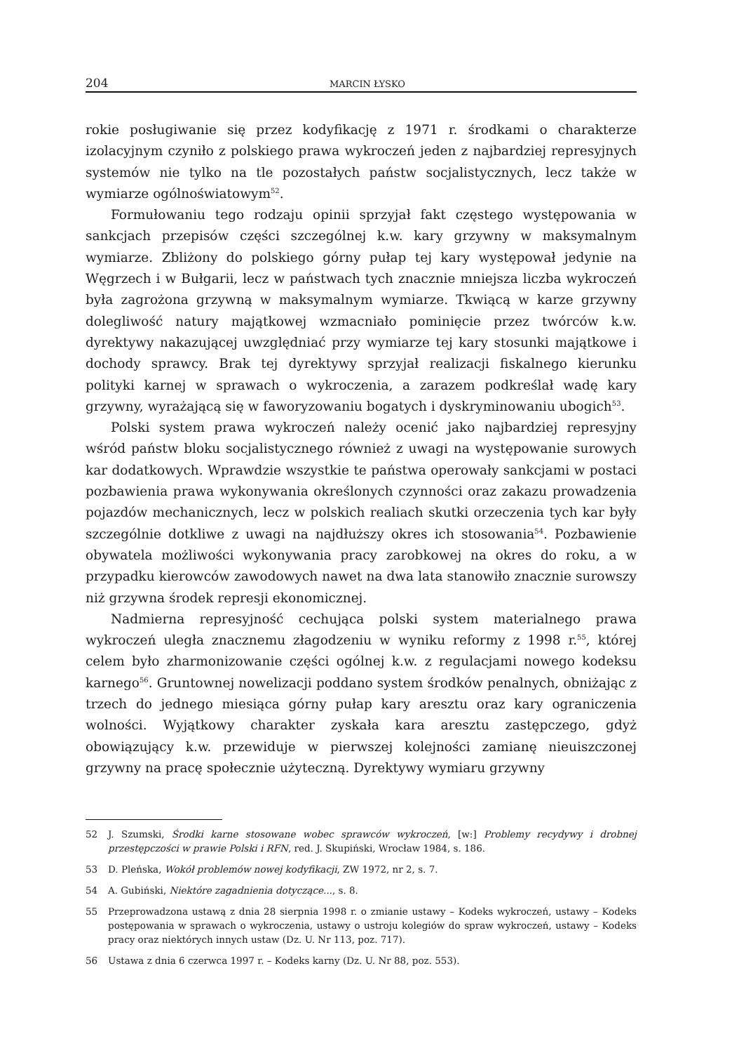204 MARCIN ŁYSKO
rokie posługiwanie się przez kodyfikację z 1971 r. środkami o charakterze izolacyjnym czyniło z polskiego prawa wykroczeń jeden z najbardziej represyjnych systemów nie tylko na tle pozostałych państw socjalistycznych, lecz także w wymiarze ogólnoświatowym<sup>52</sup>.
Formułowaniu tego rodzaju opinii sprzyjał fakt częstego występowania w sankcjach przepisów części szczególnej k.w. kary grzywny w maksymalnym wymiarze. Zbliżony do polskiego górny pułap tej kary występował jedynie na Węgrzech i w Bułgarii, lecz w państwach tych znacznie mniejsza liczba wykroczeń była zagrożona grzywną w maksymalnym wymiarze. Tkwiącą w karze grzywny dolegliwość natury majątkowej wzmacniało pominięcie przez twórców k.w. dyrektywy nakazującej uwzględniać przy wymiarze tej kary stosunki majątkowe i dochody sprawcy. Brak tej dyrektywy sprzyjał realizacji fiskalnego kierunku polityki karnej w sprawach o wykroczenia, a zarazem podkreślał wadę kary grzywny, wyrażającą się w faworyzowaniu bogatych i dyskryminowaniu ubogich<sup>53</sup>.
Polski system prawa wykroczeń należy ocenić jako najbardziej represyjny wśród państw bloku socjalistycznego również z uwagi na występowanie surowych kar dodatkowych. Wprawdzie wszystkie te państwa operowały sankcjami w postaci pozbawienia prawa wykonywania określonych czynności oraz zakazu prowadzenia pojazdów mechanicznych, lecz w polskich realiach skutki orzeczenia tych kar były szczególnie dotkliwe z uwagi na najdłuższy okres ich stosowania<sup>54</sup>. Pozbawienie obywatela możliwości wykonywania pracy zarobkowej na okres do roku, a w przypadku kierowców zawodowych nawet na dwa lata stanowiło znacznie surowszy niż grzywna środek represji ekonomicznej.
Nadmierna represyjność cechująca polski system materialnego prawa wykroczeń uległa znacznemu złagodzeniu w wyniku reformy z 1998 r.<sup>55</sup>, której celem było zharmonizowanie części ogólnej k.w. z regulacjami nowego kodeksu karnego<sup>56</sup>. Gruntownej nowelizacji poddano system środków penalnych, obniżając z trzech do jednego miesiąca górny pułap kary aresztu oraz kary ograniczenia wolności. Wyjątkowy charakter zyskała kara aresztu zastępczego, gdyż obowiązujący k.w. przewiduje w pierwszej kolejności zamianę nieuiszczonej grzywny na pracę społecznie użyteczną. Dyrektywy wymiaru grzywny
52 J. Szumski, Środki karne stosowane wobec sprawców wykroczeń, [w:] Problemy recydywy i drobnej przestępczości w prawie Polski i RFN, red. J. Skupiński, Wrocław 1984, s. 186.
53 D. Pleńska, Wokół problemów nowej kodyfikacji, ZW 1972, nr 2, s. 7.
54 A. Gubiński, Niektóre zagadnienia dotyczące..., s. 8.
55 Przeprowadzona ustawą z dnia 28 sierpnia 1998 r. o zmianie ustawy – Kodeks wykroczeń, ustawy – Kodeks postępowania w sprawach o wykroczenia, ustawy o ustroju kolegiów do spraw wykroczeń, ustawy – Kodeks pracy oraz niektórych innych ustaw (Dz. U. Nr 113, poz. 717).
56 Ustawa z dnia 6 czerwca 1997 r. – Kodeks karny (Dz. U. Nr 88, poz. 553).